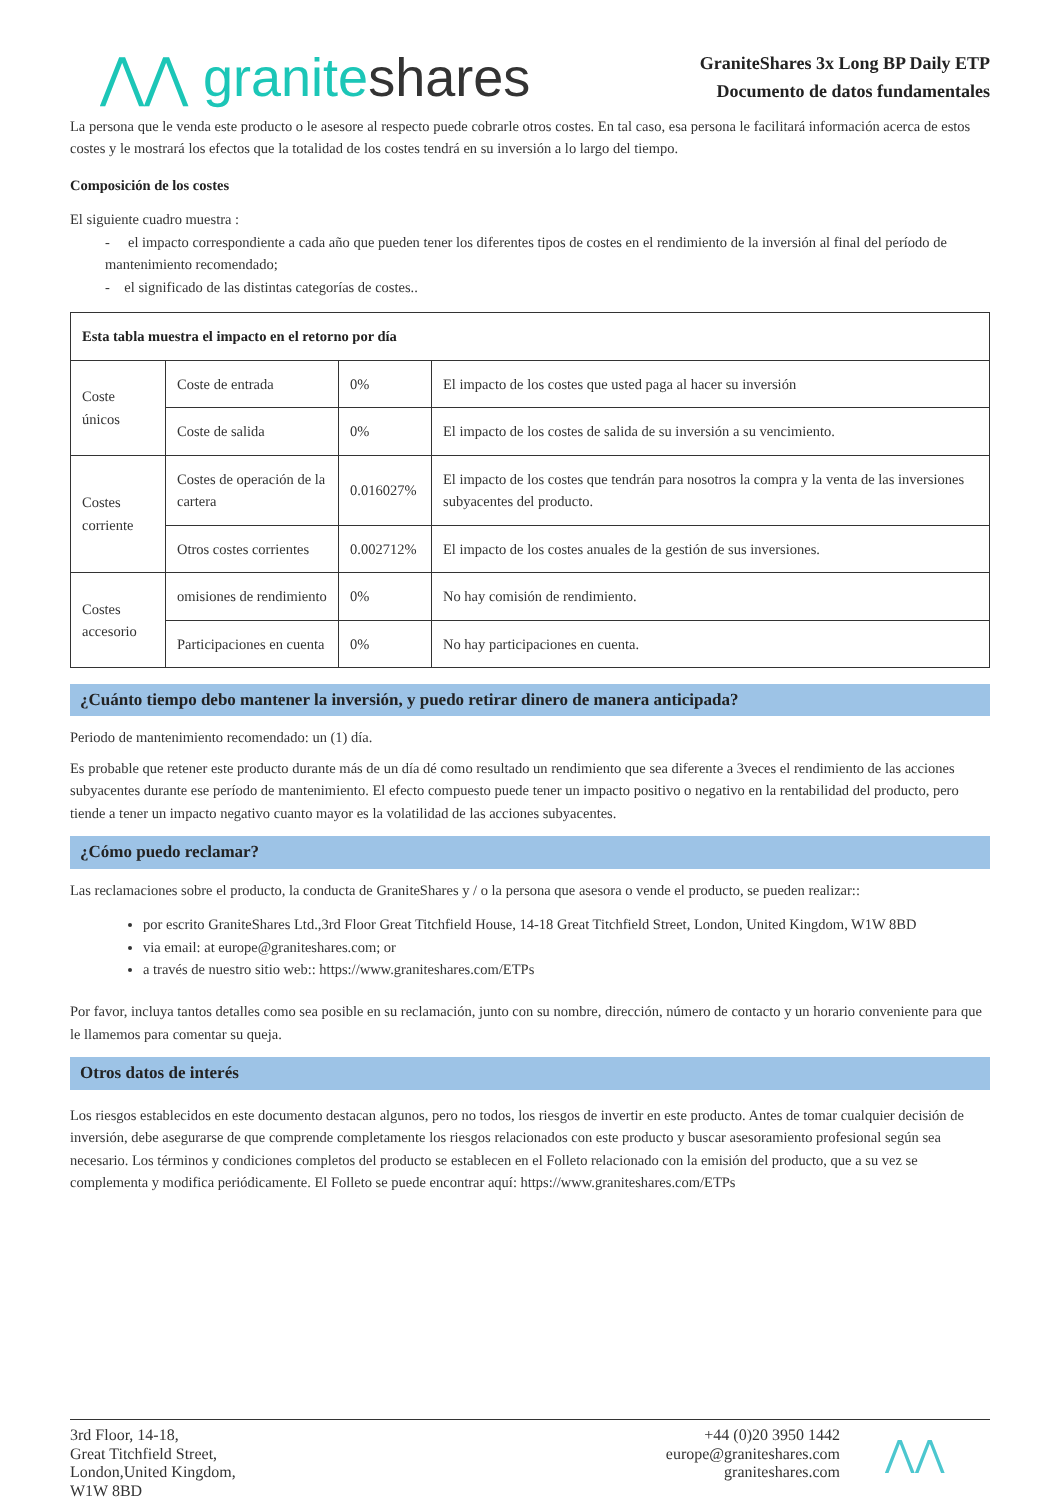⋀⋀ graniteshares
GraniteShares 3x Long BP Daily ETP
Documento de datos fundamentales
La persona que le venda este producto o le asesore al respecto puede cobrarle otros costes. En tal caso, esa persona le facilitará información acerca de estos costes y le mostrará los efectos que la totalidad de los costes tendrá en su inversión a lo largo del tiempo.
Composición de los costes
El siguiente cuadro muestra :
- el impacto correspondiente a cada año que pueden tener los diferentes tipos de costes en el rendimiento de la inversión al final del período de mantenimiento recomendado;
- el significado de las distintas categorías de costes..
| Esta tabla muestra el impacto en el retorno por día | | | |
| --- | --- | --- | --- |
| Coste únicos | Coste de entrada | 0% | El impacto de los costes que usted paga al hacer su inversión |
| | Coste de salida | 0% | El impacto de los costes de salida de su inversión a su vencimiento. |
| Costes corriente | Costes de operación de la cartera | 0.016027% | El impacto de los costes que tendrán para nosotros la compra y la venta de las inversiones subyacentes del producto. |
| | Otros costes corrientes | 0.002712% | El impacto de los costes anuales de la gestión de sus inversiones. |
| Costes accesorio | omisiones de rendimiento | 0% | No hay comisión de rendimiento. |
| | Participaciones en cuenta | 0% | No hay participaciones en cuenta. |
¿Cuánto tiempo debo mantener la inversión, y puedo retirar dinero de manera anticipada?
Periodo de mantenimiento recomendado: un (1) día.
Es probable que retener este producto durante más de un día dé como resultado un rendimiento que sea diferente a 3veces el rendimiento de las acciones subyacentes durante ese período de mantenimiento. El efecto compuesto puede tener un impacto positivo o negativo en la rentabilidad del producto, pero tiende a tener un impacto negativo cuanto mayor es la volatilidad de las acciones subyacentes.
¿Cómo puedo reclamar?
Las reclamaciones sobre el producto, la conducta de GraniteShares y / o la persona que asesora o vende el producto, se pueden realizar::
por escrito GraniteShares Ltd.,3rd Floor Great Titchfield House, 14-18 Great Titchfield Street, London, United Kingdom, W1W 8BD
via email: at europe@graniteshares.com; or
a través de nuestro sitio web:: https://www.graniteshares.com/ETPs
Por favor, incluya tantos detalles como sea posible en su reclamación, junto con su nombre, dirección, número de contacto y un horario conveniente para que le llamemos para comentar su queja.
Otros datos de interés
Los riesgos establecidos en este documento destacan algunos, pero no todos, los riesgos de invertir en este producto. Antes de tomar cualquier decisión de inversión, debe asegurarse de que comprende completamente los riesgos relacionados con este producto y buscar asesoramiento profesional según sea necesario. Los términos y condiciones completos del producto se establecen en el Folleto relacionado con la emisión del producto, que a su vez se complementa y modifica periódicamente. El Folleto se puede encontrar aquí: https://www.graniteshares.com/ETPs
3rd Floor, 14-18,
Great Titchfield Street,
London,United Kingdom,
W1W 8BD
+44 (0)20 3950 1442
europe@graniteshares.com
graniteshares.com
⋀⋀